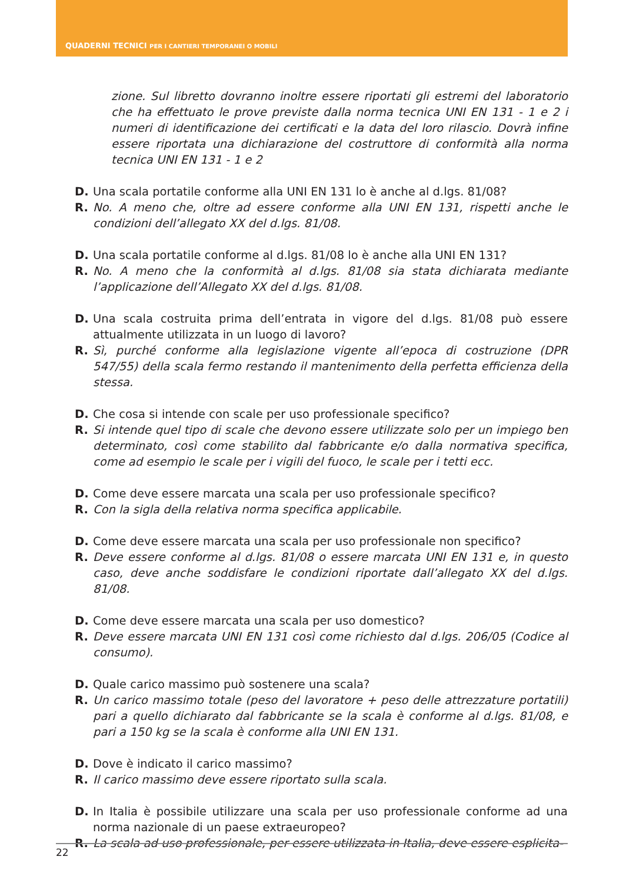QUADERNI TECNICI PER I CANTIERI TEMPORANEI O MOBILI
zione. Sul libretto dovranno inoltre essere riportati gli estremi del laboratorio che ha effettuato le prove previste dalla norma tecnica UNI EN 131 - 1 e 2 i numeri di identificazione dei certificati e la data del loro rilascio. Dovrà infine essere riportata una dichiarazione del costruttore di conformità alla norma tecnica UNI EN 131 - 1 e 2
D. Una scala portatile conforme alla UNI EN 131 lo è anche al d.lgs. 81/08?
R. No. A meno che, oltre ad essere conforme alla UNI EN 131, rispetti anche le condizioni dell’allegato XX del d.lgs. 81/08.
D. Una scala portatile conforme al d.lgs. 81/08 lo è anche alla UNI EN 131?
R. No. A meno che la conformità al d.lgs. 81/08 sia stata dichiarata mediante l’applicazione dell’Allegato XX del d.lgs. 81/08.
D. Una scala costruita prima dell’entrata in vigore del d.lgs. 81/08 può essere attualmente utilizzata in un luogo di lavoro?
R. Sì, purché conforme alla legislazione vigente all’epoca di costruzione (DPR 547/55) della scala fermo restando il mantenimento della perfetta efficienza della stessa.
D. Che cosa si intende con scale per uso professionale specifico?
R. Si intende quel tipo di scale che devono essere utilizzate solo per un impiego ben determinato, così come stabilito dal fabbricante e/o dalla normativa specifica, come ad esempio le scale per i vigili del fuoco, le scale per i tetti ecc.
D. Come deve essere marcata una scala per uso professionale specifico?
R. Con la sigla della relativa norma specifica applicabile.
D. Come deve essere marcata una scala per uso professionale non specifico?
R. Deve essere conforme al d.lgs. 81/08 o essere marcata UNI EN 131 e, in questo caso, deve anche soddisfare le condizioni riportate dall’allegato XX del d.lgs. 81/08.
D. Come deve essere marcata una scala per uso domestico?
R. Deve essere marcata UNI EN 131 così come richiesto dal d.lgs. 206/05 (Codice al consumo).
D. Quale carico massimo può sostenere una scala?
R. Un carico massimo totale (peso del lavoratore + peso delle attrezzature portatili) pari a quello dichiarato dal fabbricante se la scala è conforme al d.lgs. 81/08, e pari a 150 kg se la scala è conforme alla UNI EN 131.
D. Dove è indicato il carico massimo?
R. Il carico massimo deve essere riportato sulla scala.
D. In Italia è possibile utilizzare una scala per uso professionale conforme ad una norma nazionale di un paese extraeuropeo?
R. La scala ad uso professionale, per essere utilizzata in Italia, deve essere esplicita-
22